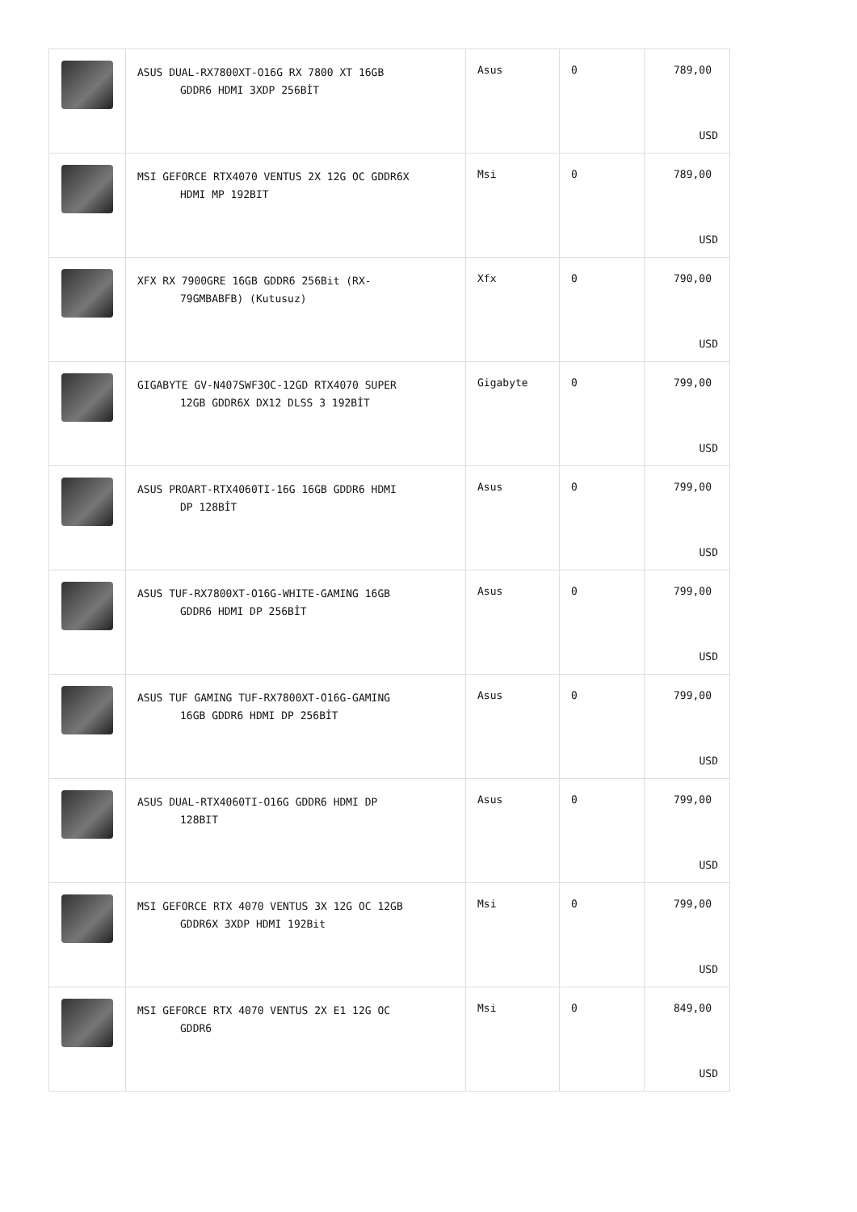| | ASUS DUAL-RX7800XT-O16G RX 7800 XT 16GB GDDR6 HDMI 3XDP 256BİT | Asus | 0 | 789,00 USD |
| | MSI GEFORCE RTX4070 VENTUS 2X 12G OC GDDR6X HDMI MP 192BIT | Msi | 0 | 789,00 USD |
| | XFX RX 7900GRE 16GB GDDR6 256Bit (RX- 79GMBABFB) (Kutusuz) | Xfx | 0 | 790,00 USD |
| | GIGABYTE GV-N407SWF3OC-12GD RTX4070 SUPER 12GB GDDR6X DX12 DLSS 3 192BİT | Gigabyte | 0 | 799,00 USD |
| | ASUS PROART-RTX4060TI-16G 16GB GDDR6 HDMI DP 128BİT | Asus | 0 | 799,00 USD |
| | ASUS TUF-RX7800XT-O16G-WHITE-GAMING 16GB GDDR6 HDMI DP 256BİT | Asus | 0 | 799,00 USD |
| | ASUS TUF GAMING TUF-RX7800XT-O16G-GAMING 16GB GDDR6 HDMI DP 256BİT | Asus | 0 | 799,00 USD |
| | ASUS DUAL-RTX4060TI-O16G GDDR6 HDMI DP 128BIT | Asus | 0 | 799,00 USD |
| | MSI GEFORCE RTX 4070 VENTUS 3X 12G OC 12GB GDDR6X 3XDP HDMI 192Bit | Msi | 0 | 799,00 USD |
| | MSI GEFORCE RTX 4070 VENTUS 2X E1 12G OC GDDR6 | Msi | 0 | 849,00 USD |